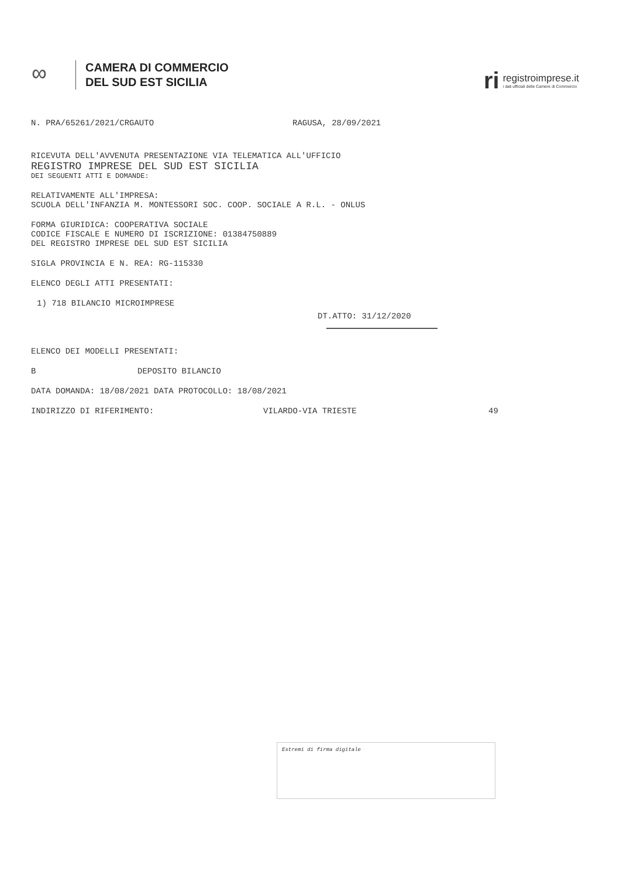∞
CAMERA DI COMMERCIO
DEL SUD EST SICILIA
ri
registroimprese.it
i dati ufficiali delle Camere di Commercio
N. PRA/65261/2021/CRGAUTO RAGUSA, 28/09/2021
RICEVUTA DELL'AVVENUTA PRESENTAZIONE VIA TELEMATICA ALL'UFFICIO
REGISTRO IMPRESE DEL SUD EST SICILIA
DEI SEGUENTI ATTI E DOMANDE:
RELATIVAMENTE ALL'IMPRESA:
SCUOLA DELL'INFANZIA M. MONTESSORI SOC. COOP. SOCIALE A R.L. - ONLUS
FORMA GIURIDICA: COOPERATIVA SOCIALE
CODICE FISCALE E NUMERO DI ISCRIZIONE: 01384750889
DEL REGISTRO IMPRESE DEL SUD EST SICILIA
SIGLA PROVINCIA E N. REA: RG-115330
ELENCO DEGLI ATTI PRESENTATI:
1) 718 BILANCIO MICROIMPRESE
DT.ATTO: 31/12/2020
ELENCO DEI MODELLI PRESENTATI:
B DEPOSITO BILANCIO
DATA DOMANDA: 18/08/2021 DATA PROTOCOLLO: 18/08/2021
INDIRIZZO DI RIFERIMENTO: VILARDO-VIA TRIESTE 49
Estremi di firma digitale